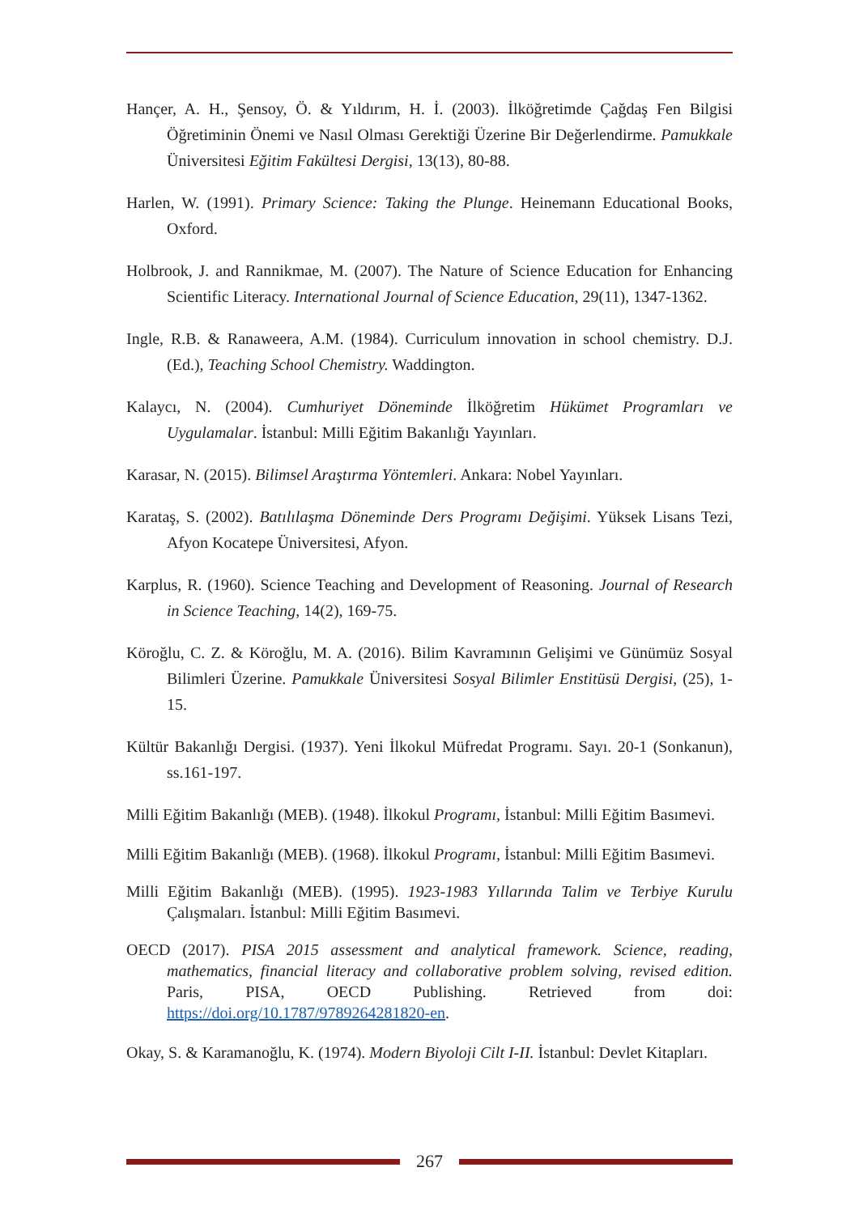Hançer, A. H., Şensoy, Ö. & Yıldırım, H. İ. (2003). İlköğretimde Çağdaş Fen Bilgisi Öğretiminin Önemi ve Nasıl Olması Gerektiği Üzerine Bir Değerlendirme. Pamukkale Üniversitesi Eğitim Fakültesi Dergisi, 13(13), 80-88.
Harlen, W. (1991). Primary Science: Taking the Plunge. Heinemann Educational Books, Oxford.
Holbrook, J. and Rannikmae, M. (2007). The Nature of Science Education for Enhancing Scientific Literacy. International Journal of Science Education, 29(11), 1347-1362.
Ingle, R.B. & Ranaweera, A.M. (1984). Curriculum innovation in school chemistry. D.J. (Ed.), Teaching School Chemistry. Waddington.
Kalaycı, N. (2004). Cumhuriyet Döneminde İlköğretim Hükümet Programları ve Uygulamalar. İstanbul: Milli Eğitim Bakanlığı Yayınları.
Karasar, N. (2015). Bilimsel Araştırma Yöntemleri. Ankara: Nobel Yayınları.
Karataş, S. (2002). Batılılaşma Döneminde Ders Programı Değişimi. Yüksek Lisans Tezi, Afyon Kocatepe Üniversitesi, Afyon.
Karplus, R. (1960). Science Teaching and Development of Reasoning. Journal of Research in Science Teaching, 14(2), 169-75.
Köroğlu, C. Z. & Köroğlu, M. A. (2016). Bilim Kavramının Gelişimi ve Günümüz Sosyal Bilimleri Üzerine. Pamukkale Üniversitesi Sosyal Bilimler Enstitüsü Dergisi, (25), 1-15.
Kültür Bakanlığı Dergisi. (1937). Yeni İlkokul Müfredat Programı. Sayı. 20-1 (Sonkanun), ss.161-197.
Milli Eğitim Bakanlığı (MEB). (1948). İlkokul Programı, İstanbul: Milli Eğitim Basımevi.
Milli Eğitim Bakanlığı (MEB). (1968). İlkokul Programı, İstanbul: Milli Eğitim Basımevi.
Milli Eğitim Bakanlığı (MEB). (1995). 1923-1983 Yıllarında Talim ve Terbiye Kurulu Çalışmaları. İstanbul: Milli Eğitim Basımevi.
OECD (2017). PISA 2015 assessment and analytical framework. Science, reading, mathematics, financial literacy and collaborative problem solving, revised edition. Paris, PISA, OECD Publishing. Retrieved from doi: https://doi.org/10.1787/9789264281820-en.
Okay, S. & Karamanoğlu, K. (1974). Modern Biyoloji Cilt I-II. İstanbul: Devlet Kitapları.
267